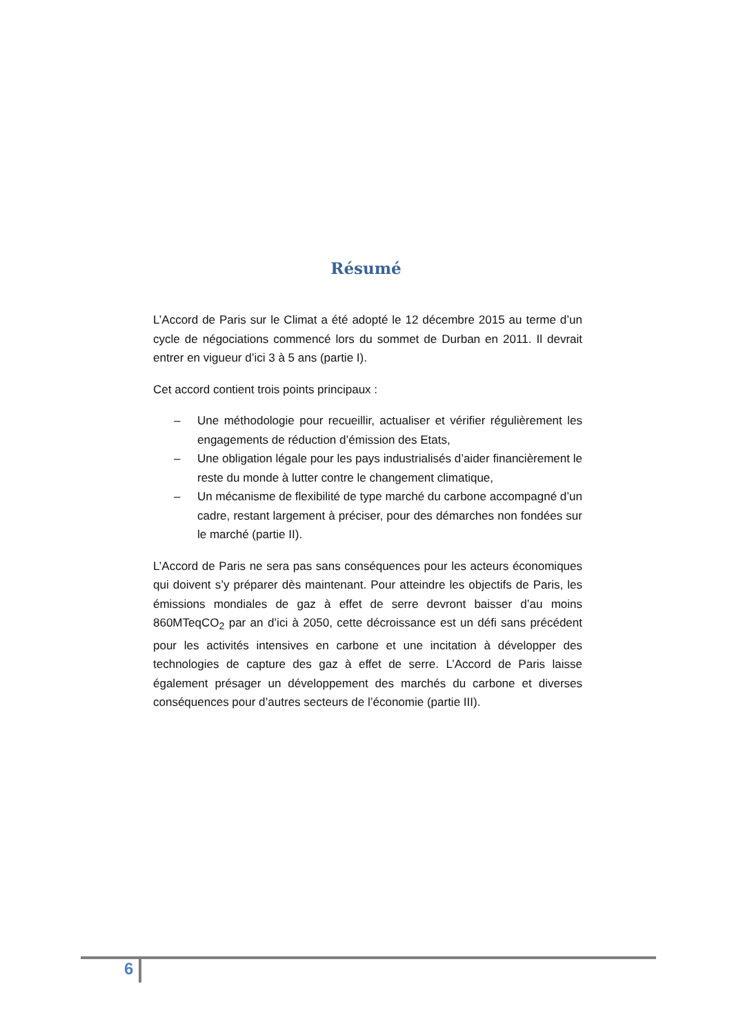Résumé
L’Accord de Paris sur le Climat a été adopté le 12 décembre 2015 au terme d’un cycle de négociations commencé lors du sommet de Durban en 2011. Il devrait entrer en vigueur d’ici 3 à 5 ans (partie I).
Cet accord contient trois points principaux :
– Une méthodologie pour recueillir, actualiser et vérifier régulièrement les engagements de réduction d’émission des Etats,
– Une obligation légale pour les pays industrialisés d’aider financièrement le reste du monde à lutter contre le changement climatique,
– Un mécanisme de flexibilité de type marché du carbone accompagné d’un cadre, restant largement à préciser, pour des démarches non fondées sur le marché (partie II).
L’Accord de Paris ne sera pas sans conséquences pour les acteurs économiques qui doivent s’y préparer dès maintenant. Pour atteindre les objectifs de Paris, les émissions mondiales de gaz à effet de serre devront baisser d’au moins 860MTeqCO<sub>2</sub> par an d’ici à 2050, cette décroissance est un défi sans précédent pour les activités intensives en carbone et une incitation à développer des technologies de capture des gaz à effet de serre. L’Accord de Paris laisse également présager un développement des marchés du carbone et diverses conséquences pour d’autres secteurs de l’économie (partie III).
6